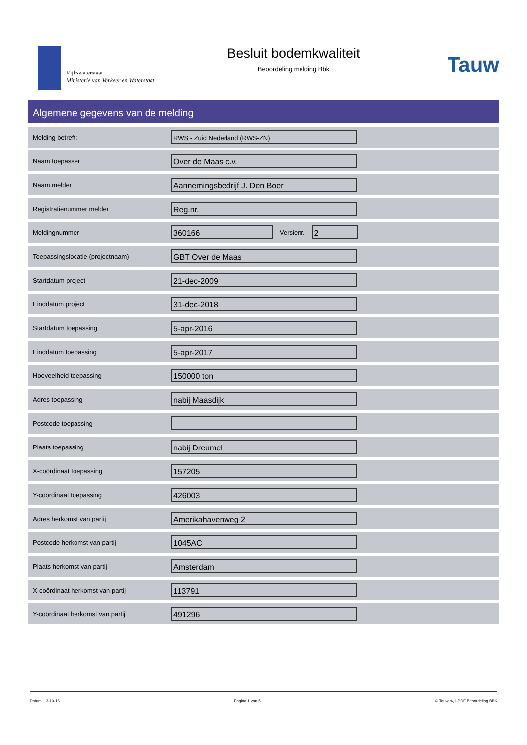Rijkswaterstaat
Ministerie van Verkeer en Waterstaat
Besluit bodemkwaliteit
Beoordeling melding Bbk
Tauw
Algemene gegevens van de melding
| Melding betreft: | RWS - Zuid Nederland (RWS-ZN) |
| Naam toepasser | Over de Maas c.v. |
| Naam melder | Aannemingsbedrijf J. Den Boer |
| Registratienummer melder | Reg.nr. |
| Meldingnummer | 360166 Versienr. 2 |
| Toepassingslocatie (projectnaam) | GBT Over de Maas |
| Startdatum project | 21-dec-2009 |
| Einddatum project | 31-dec-2018 |
| Startdatum toepassing | 5-apr-2016 |
| Einddatum toepassing | 5-apr-2017 |
| Hoeveelheid toepassing | 150000 ton |
| Adres toepassing | nabij Maasdijk |
| Postcode toepassing | |
| Plaats toepassing | nabij Dreumel |
| X-coördinaat toepassing | 157205 |
| Y-coördinaat toepassing | 426003 |
| Adres herkomst van partij | Amerikahavenweg 2 |
| Postcode herkomst van partij | 1045AC |
| Plaats herkomst van partij | Amsterdam |
| X-coördinaat herkomst van partij | 113791 |
| Y-coördinaat herkomst van partij | 491296 |
Datum: 13-10-16 Pagina 1 van 5 © Tauw bv, I-PDF Beoordeling BBK